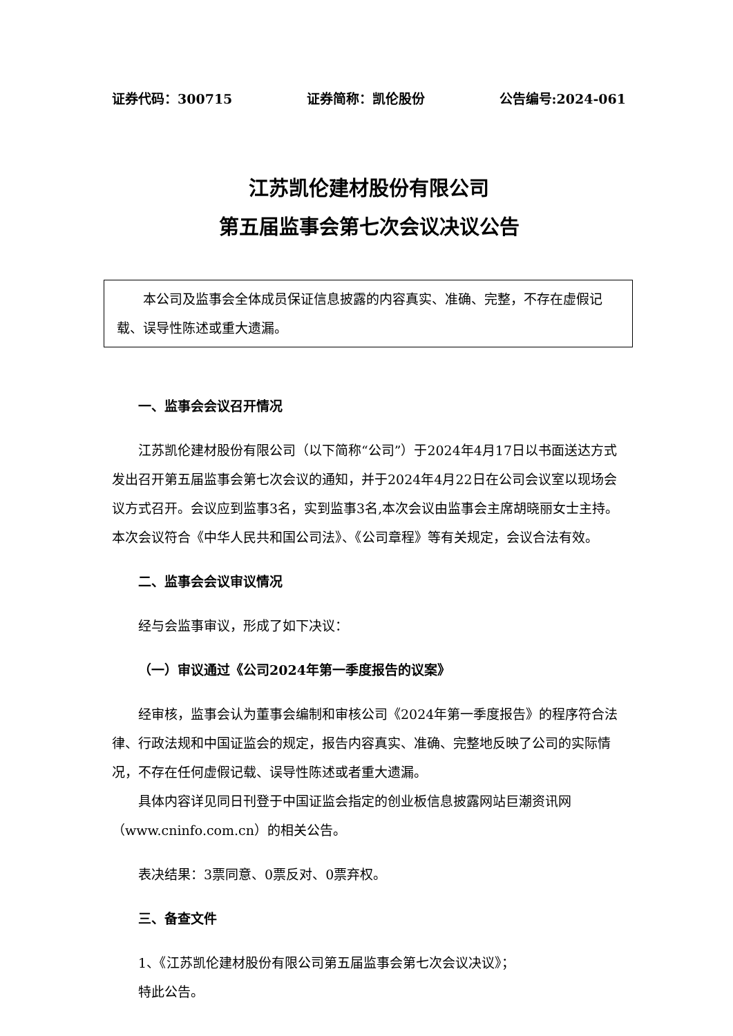证券代码：300715 证券简称：凯伦股份 公告编号:2024-061
江苏凯伦建材股份有限公司
第五届监事会第七次会议决议公告
本公司及监事会全体成员保证信息披露的内容真实、准确、完整，不存在虚假记载、误导性陈述或重大遗漏。
一、监事会会议召开情况
江苏凯伦建材股份有限公司（以下简称“公司”）于2024年4月17日以书面送达方式发出召开第五届监事会第七次会议的通知，并于2024年4月22日在公司会议室以现场会议方式召开。会议应到监事3名，实到监事3名,本次会议由监事会主席胡晓丽女士主持。本次会议符合《中华人民共和国公司法》、《公司章程》等有关规定，会议合法有效。
二、监事会会议审议情况
经与会监事审议，形成了如下决议：
（一）审议通过《公司2024年第一季度报告的议案》
经审核，监事会认为董事会编制和审核公司《2024年第一季度报告》的程序符合法律、行政法规和中国证监会的规定，报告内容真实、准确、完整地反映了公司的实际情况，不存在任何虚假记载、误导性陈述或者重大遗漏。
具体内容详见同日刊登于中国证监会指定的创业板信息披露网站巨潮资讯网（www.cninfo.com.cn）的相关公告。
表决结果：3票同意、0票反对、0票弃权。
三、备查文件
1、《江苏凯伦建材股份有限公司第五届监事会第七次会议决议》；
特此公告。